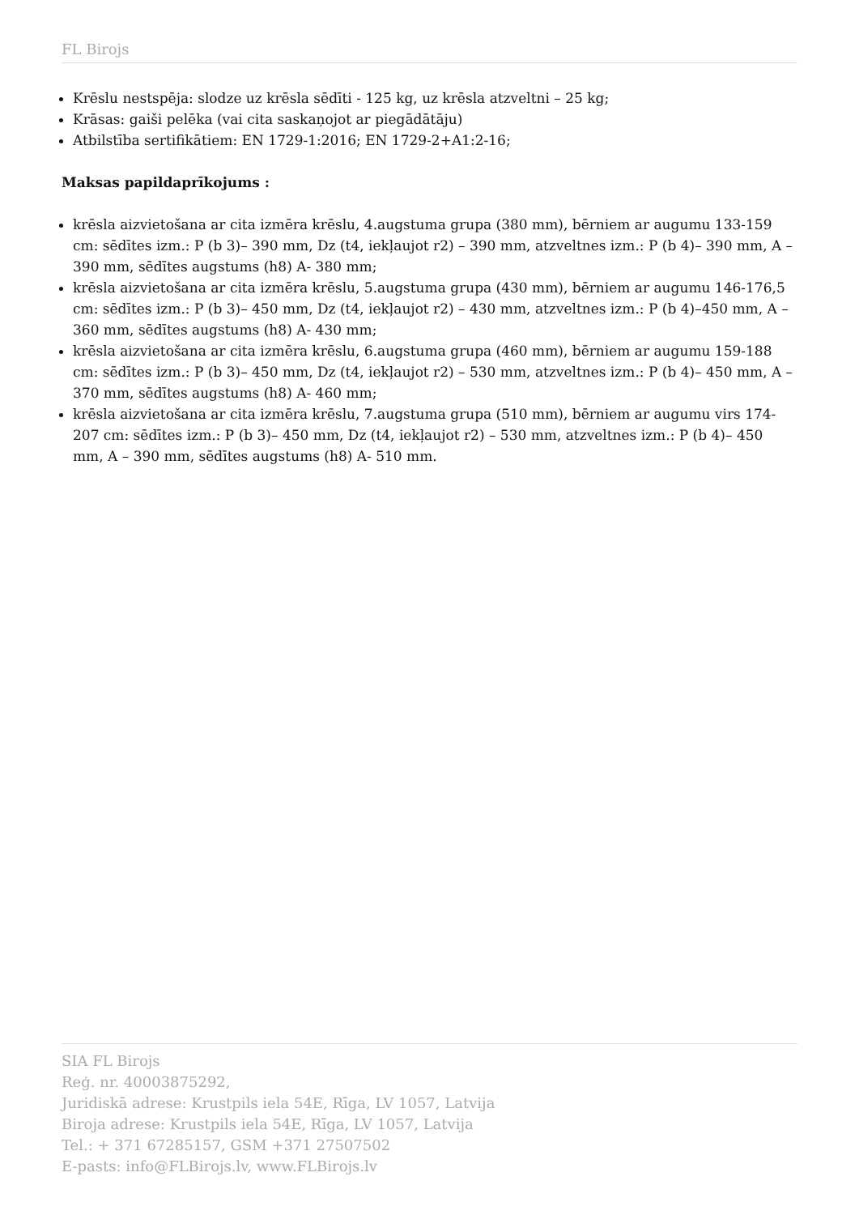FL Birojs
Krēslu nestspēja: slodze uz krēsla sēdīti - 125 kg, uz krēsla atzveltni – 25 kg;
Krāsas: gaiši pelēka (vai cita saskaņojot ar piegādātāju)
Atbilstība sertifikātiem: EN 1729-1:2016; EN 1729-2+A1:2-16;
Maksas papildaprīkojums :
krēsla aizvietošana ar cita izmēra krēslu, 4.augstuma grupa (380 mm), bērniem ar augumu 133-159 cm: sēdītes izm.: P (b 3)– 390 mm, Dz (t4, iekļaujot r2) – 390 mm, atzveltnes izm.: P (b 4)– 390 mm, A – 390 mm, sēdītes augstums (h8) A- 380 mm;
krēsla aizvietošana ar cita izmēra krēslu, 5.augstuma grupa (430 mm), bērniem ar augumu 146-176,5 cm: sēdītes izm.: P (b 3)– 450 mm, Dz (t4, iekļaujot r2) – 430 mm, atzveltnes izm.: P (b 4)–450 mm, A – 360 mm, sēdītes augstums (h8) A- 430 mm;
krēsla aizvietošana ar cita izmēra krēslu, 6.augstuma grupa (460 mm), bērniem ar augumu 159-188 cm: sēdītes izm.: P (b 3)– 450 mm, Dz (t4, iekļaujot r2) – 530 mm, atzveltnes izm.: P (b 4)– 450 mm, A – 370 mm, sēdītes augstums (h8) A- 460 mm;
krēsla aizvietošana ar cita izmēra krēslu, 7.augstuma grupa (510 mm), bērniem ar augumu virs 174-207 cm: sēdītes izm.: P (b 3)– 450 mm, Dz (t4, iekļaujot r2) – 530 mm, atzveltnes izm.: P (b 4)– 450 mm, A – 390 mm, sēdītes augstums (h8) A- 510 mm.
SIA FL Birojs
Reģ. nr. 40003875292,
Juridiskā adrese: Krustpils iela 54E, Rīga, LV 1057, Latvija
Biroja adrese: Krustpils iela 54E, Rīga, LV 1057, Latvija
Tel.: + 371 67285157, GSM +371 27507502
E-pasts: info@FLBirojs.lv, www.FLBirojs.lv